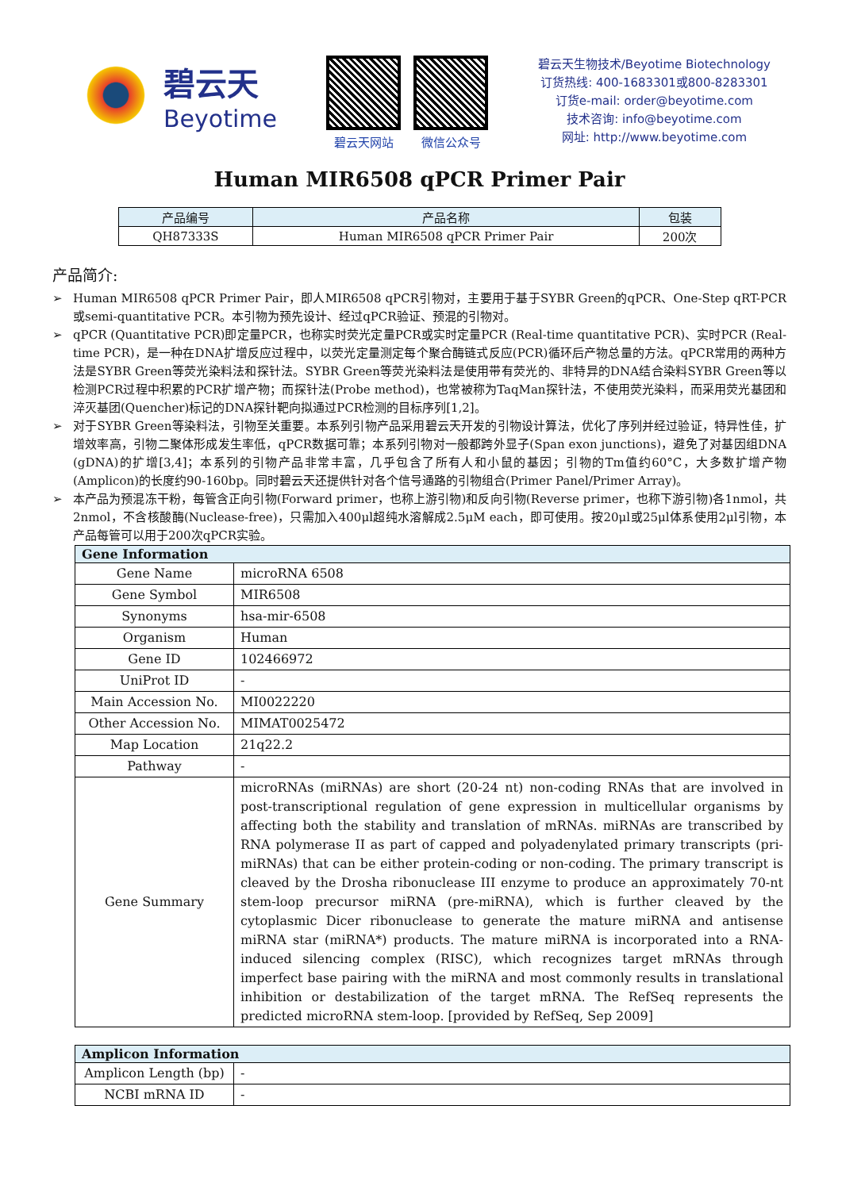碧云天
Beyotime
碧云天网站 微信公众号
碧云天生物技术/Beyotime Biotechnology
订货热线: 400-1683301或800-8283301
订货e-mail: order@beyotime.com
技术咨询: info@beyotime.com
网址: http://www.beyotime.com
Human MIR6508 qPCR Primer Pair
| 产品编号 | 产品名称 | 包装 |
| --- | --- | --- |
| QH87333S | Human MIR6508 qPCR Primer Pair | 200次 |
产品简介:
➢ Human MIR6508 qPCR Primer Pair，即人MIR6508 qPCR引物对，主要用于基于SYBR Green的qPCR、One-Step qRT-PCR或semi-quantitative PCR。本引物为预先设计、经过qPCR验证、预混的引物对。
➢ qPCR (Quantitative PCR)即定量PCR，也称实时荧光定量PCR或实时定量PCR (Real-time quantitative PCR)、实时PCR (Real-time PCR)，是一种在DNA扩增反应过程中，以荧光定量测定每个聚合酶链式反应(PCR)循环后产物总量的方法。qPCR常用的两种方法是SYBR Green等荧光染料法和探针法。SYBR Green等荧光染料法是使用带有荧光的、非特异的DNA结合染料SYBR Green等以检测PCR过程中积累的PCR扩增产物；而探针法(Probe method)，也常被称为TaqMan探针法，不使用荧光染料，而采用荧光基团和淬灭基团(Quencher)标记的DNA探针靶向拟通过PCR检测的目标序列[1,2]。
➢ 对于SYBR Green等染料法，引物至关重要。本系列引物产品采用碧云天开发的引物设计算法，优化了序列并经过验证，特异性佳，扩增效率高，引物二聚体形成发生率低，qPCR数据可靠；本系列引物对一般都跨外显子(Span exon junctions)，避免了对基因组DNA (gDNA)的扩增[3,4]；本系列的引物产品非常丰富，几乎包含了所有人和小鼠的基因；引物的Tm值约60°C，大多数扩增产物(Amplicon)的长度约90-160bp。同时碧云天还提供针对各个信号通路的引物组合(Primer Panel/Primer Array)。
➢ 本产品为预混冻干粉，每管含正向引物(Forward primer，也称上游引物)和反向引物(Reverse primer，也称下游引物)各1nmol，共2nmol，不含核酸酶(Nuclease-free)，只需加入400μl超纯水溶解成2.5μM each，即可使用。按20μl或25μl体系使用2μl引物，本产品每管可以用于200次qPCR实验。
| Gene Information | |
| --- | --- |
| Gene Name | microRNA 6508 |
| Gene Symbol | MIR6508 |
| Synonyms | hsa-mir-6508 |
| Organism | Human |
| Gene ID | 102466972 |
| UniProt ID | - |
| Main Accession No. | MI0022220 |
| Other Accession No. | MIMAT0025472 |
| Map Location | 21q22.2 |
| Pathway | - |
| Gene Summary | microRNAs (miRNAs) are short (20-24 nt) non-coding RNAs that are involved in post-transcriptional regulation of gene expression in multicellular organisms by affecting both the stability and translation of mRNAs. miRNAs are transcribed by RNA polymerase II as part of capped and polyadenylated primary transcripts (pri-miRNAs) that can be either protein-coding or non-coding. The primary transcript is cleaved by the Drosha ribonuclease III enzyme to produce an approximately 70-nt stem-loop precursor miRNA (pre-miRNA), which is further cleaved by the cytoplasmic Dicer ribonuclease to generate the mature miRNA and antisense miRNA star (miRNA*) products. The mature miRNA is incorporated into a RNA-induced silencing complex (RISC), which recognizes target mRNAs through imperfect base pairing with the miRNA and most commonly results in translational inhibition or destabilization of the target mRNA. The RefSeq represents the predicted microRNA stem-loop. [provided by RefSeq, Sep 2009] |
| Amplicon Information | |
| --- | --- |
| Amplicon Length (bp) | - |
| NCBI mRNA ID | - |